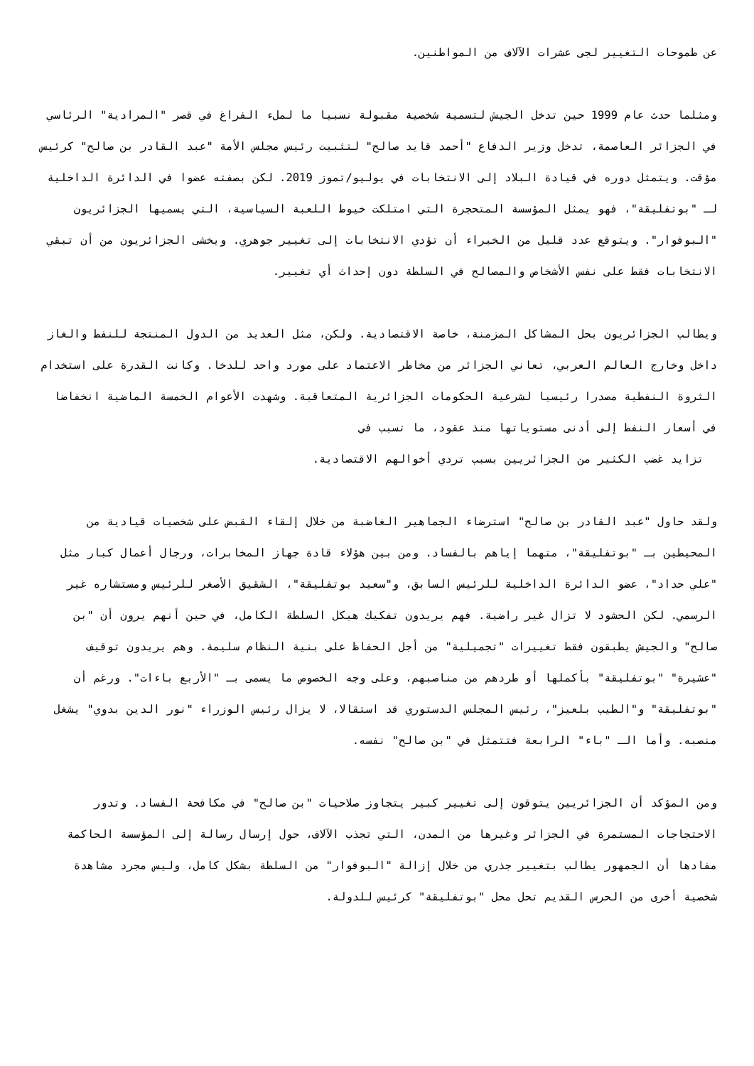عن طموحات التغيير لجى عشرات الآلاف من المواطنين.
ومثلما حدث عام 1999 حين تدخل الجيش لتسمية شخصية مقبولة نسبيا ما لملء الفراغ في قصر "المرادية" الرئاسي في الجزائر العاصمة، تدخل وزير الدفاع "أحمد قايد صالح" لتثبيت رئيس مجلس الأمة "عبد القادر بن صالح" كرئيس مؤقت. ويتمثل دوره في قيادة البلاد إلى الانتخابات في يوليو/تموز 2019. لكن بصفته عضوا في الدائرة الداخلية لـ "بوتفليقة"، فهو يمثل المؤسسة المتحجرة التي امتلكت خيوط اللعبة السياسية، التي يسميها الجزائريون "البوفوار". ويتوقع عدد قليل من الخبراء أن تؤدي الانتخابات إلى تغيير جوهري. ويخشى الجزائريون من أن تبقي الانتخابات فقط على نفس الأشخاص والمصالح في السلطة دون إحداث أي تغيير.
ويطالب الجزائريون بحل المشاكل المزمنة، خاصة الاقتصادية. ولكن، مثل العديد من الدول المنتجة للنفط والغاز داخل وخارج العالم العربي، تعاني الجزائر من مخاطر الاعتماد على مورد واحد للدخا. وكانت القدرة على استخدام الثروة النفطية مصدرا رئيسيا لشرعية الحكومات الجزائرية المتعاقبة. وشهدت الأعوام الخمسة الماضية انخفاضا في أسعار النفط إلى أدنى مستوياتها منذ عقود، ما تسبب في
تزايد غضب الكثير من الجزائريين بسبب تردي أخوالهم الاقتصادية.
ولقد حاول "عبد القادر بن صالح" استرضاء الجماهير الغاضبة من خلال إلقاء القبض على شخصيات قيادية من المحيطين بـ "بوتفليقة"، متهما إياهم بالفساد. ومن بين هؤلاء قادة جهاز المخابرات، ورجال أعمال كبار مثل "علي حداد"، عضو الدائرة الداخلية للرئيس السابق، و"سعيد بوتفليقة"، الشقيق الأصغر للرئيس ومستشاره غير الرسمي. لكن الحشود لا تزال غير راضية. فهم يريدون تفكيك هيكل السلطة الكامل، في حين أنهم يرون أن "بن صالح" والجيش يطبقون فقط تغييرات "تجميلية" من أجل الحفاظ على بنية النظام سليمة. وهم يريدون توقيف "عشيرة" "بوتفليقة" بأكملها أو طردهم من مناصبهم، وعلى وجه الخصوص ما يسمى بـ "الأربع باءات". ورغم أن "بوتفليقة" و"الطيب بلعيز"، رئيس المجلس الدستوري قد استقالا، لا يزال رئيس الوزراء "نور الدين بدوي" يشغل منصبه. وأما الـ "باء" الرابعة فتتمثل في "بن صالح" نفسه.
ومن المؤكد أن الجزائريين يتوقون إلى تغيير كبير يتجاوز صلاحيات "بن صالح" في مكافحة الفساد. وتدور الاحتجاجات المستمرة في الجزائر وغيرها من المدن، التي تجذب الآلاف، حول إرسال رسالة إلى المؤسسة الحاكمة مفادها أن الجمهور يطالب بتغيير جذري من خلال إزالة "البوفوار" من السلطة بشكل كامل، وليس مجرد مشاهدة شخصية أخرى من الحرس القديم تحل محل "بوتفليقة" كرئيس للدولة.